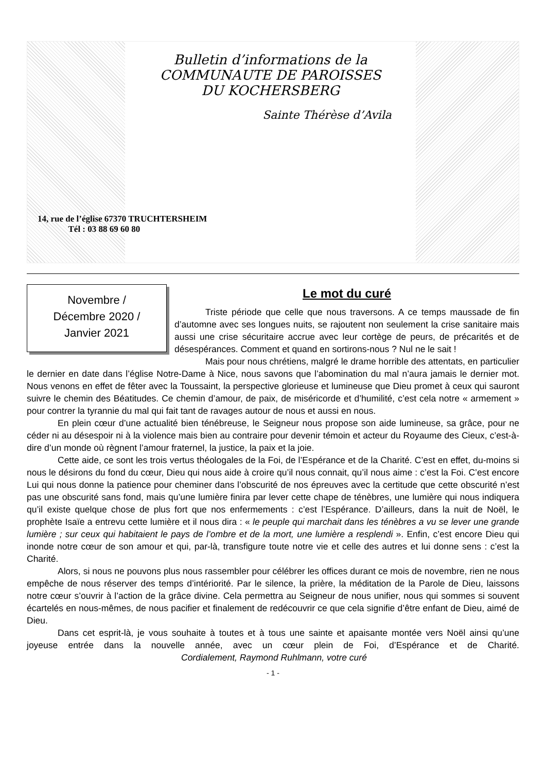Bulletin d’informations de la
COMMUNAUTE DE PAROISSES
DU KOCHERSBERG
Sainte Thérèse d’Avila
14, rue de l’église 67370 TRUCHTERSHEIM
Tél : 03 88 69 60 80
Novembre /
Décembre 2020 /
Janvier 2021
Le mot du curé
Triste période que celle que nous traversons. A ce temps maussade de fin d’automne avec ses longues nuits, se rajoutent non seulement la crise sanitaire mais aussi une crise sécuritaire accrue avec leur cortège de peurs, de précarités et de désespérances. Comment et quand en sortirons-nous ? Nul ne le sait !
Mais pour nous chrétiens, malgré le drame horrible des attentats, en particulier le dernier en date dans l’église Notre-Dame à Nice, nous savons que l’abomination du mal n’aura jamais le dernier mot. Nous venons en effet de fêter avec la Toussaint, la perspective glorieuse et lumineuse que Dieu promet à ceux qui sauront suivre le chemin des Béatitudes. Ce chemin d’amour, de paix, de miséricorde et d’humilité, c’est cela notre « armement » pour contrer la tyrannie du mal qui fait tant de ravages autour de nous et aussi en nous.
En plein cœur d’une actualité bien ténébreuse, le Seigneur nous propose son aide lumineuse, sa grâce, pour ne céder ni au désespoir ni à la violence mais bien au contraire pour devenir témoin et acteur du Royaume des Cieux, c’est-à-dire d’un monde où règnent l’amour fraternel, la justice, la paix et la joie.
Cette aide, ce sont les trois vertus théologales de la Foi, de l’Espérance et de la Charité. C’est en effet, du-moins si nous le désirons du fond du cœur, Dieu qui nous aide à croire qu’il nous connait, qu’il nous aime : c’est la Foi. C’est encore Lui qui nous donne la patience pour cheminer dans l’obscurité de nos épreuves avec la certitude que cette obscurité n’est pas une obscurité sans fond, mais qu’une lumière finira par lever cette chape de ténèbres, une lumière qui nous indiquera qu’il existe quelque chose de plus fort que nos enfermements : c’est l’Espérance. D’ailleurs, dans la nuit de Noël, le prophète Isaïe a entrevu cette lumière et il nous dira : « le peuple qui marchait dans les ténèbres a vu se lever une grande lumière ; sur ceux qui habitaient le pays de l’ombre et de la mort, une lumière a resplendi ». Enfin, c’est encore Dieu qui inonde notre cœur de son amour et qui, par-là, transfigure toute notre vie et celle des autres et lui donne sens : c’est la Charité.
Alors, si nous ne pouvons plus nous rassembler pour célébrer les offices durant ce mois de novembre, rien ne nous empêche de nous réserver des temps d’intériorité. Par le silence, la prière, la méditation de la Parole de Dieu, laissons notre cœur s’ouvrir à l’action de la grâce divine. Cela permettra au Seigneur de nous unifier, nous qui sommes si souvent écartelés en nous-mêmes, de nous pacifier et finalement de redécouvrir ce que cela signifie d’être enfant de Dieu, aimé de Dieu.
Dans cet esprit-là, je vous souhaite à toutes et à tous une sainte et apaisante montée vers Noël ainsi qu’une joyeuse entrée dans la nouvelle année, avec un cœur plein de Foi, d’Espérance et de Charité. Cordialement, Raymond Ruhlmann, votre curé
- 1 -